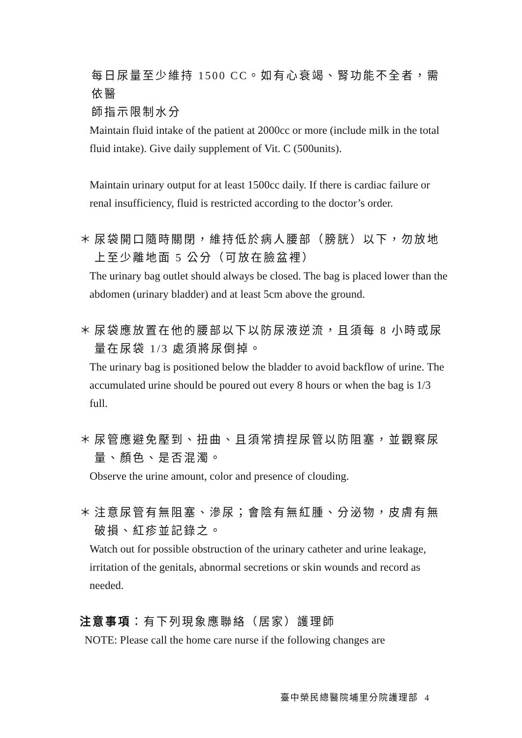每日尿量至少維持 1500 CC。如有心衰竭、腎功能不全者，需依醫
師指示限制水分
Maintain fluid intake of the patient at 2000cc or more (include milk in the total fluid intake). Give daily supplement of Vit. C (500units).
Maintain urinary output for at least 1500cc daily. If there is cardiac failure or renal insufficiency, fluid is restricted according to the doctor’s order.
＊ 尿袋開口隨時關閉，維持低於病人腰部（膀胱）以下，勿放地上至少離地面 5 公分（可放在臉盆裡）
The urinary bag outlet should always be closed. The bag is placed lower than the abdomen (urinary bladder) and at least 5cm above the ground.
＊ 尿袋應放置在他的腰部以下以防尿液逆流，且須每 8 小時或尿量在尿袋 1/3 處須將尿倒掉。
The urinary bag is positioned below the bladder to avoid backflow of urine. The accumulated urine should be poured out every 8 hours or when the bag is 1/3 full.
＊ 尿管應避免壓到、扭曲、且須常擠捏尿管以防阻塞，並觀察尿量、顏色、是否混濁。
Observe the urine amount, color and presence of clouding.
＊ 注意尿管有無阻塞、滲尿；會陰有無紅腫、分泌物，皮膚有無破損、紅疹並記錄之。
Watch out for possible obstruction of the urinary catheter and urine leakage, irritation of the genitals, abnormal secretions or skin wounds and record as needed.
注意事項：有下列現象應聯絡（居家）護理師
NOTE: Please call the home care nurse if the following changes are
臺中榮民總醫院埔里分院護理部 4